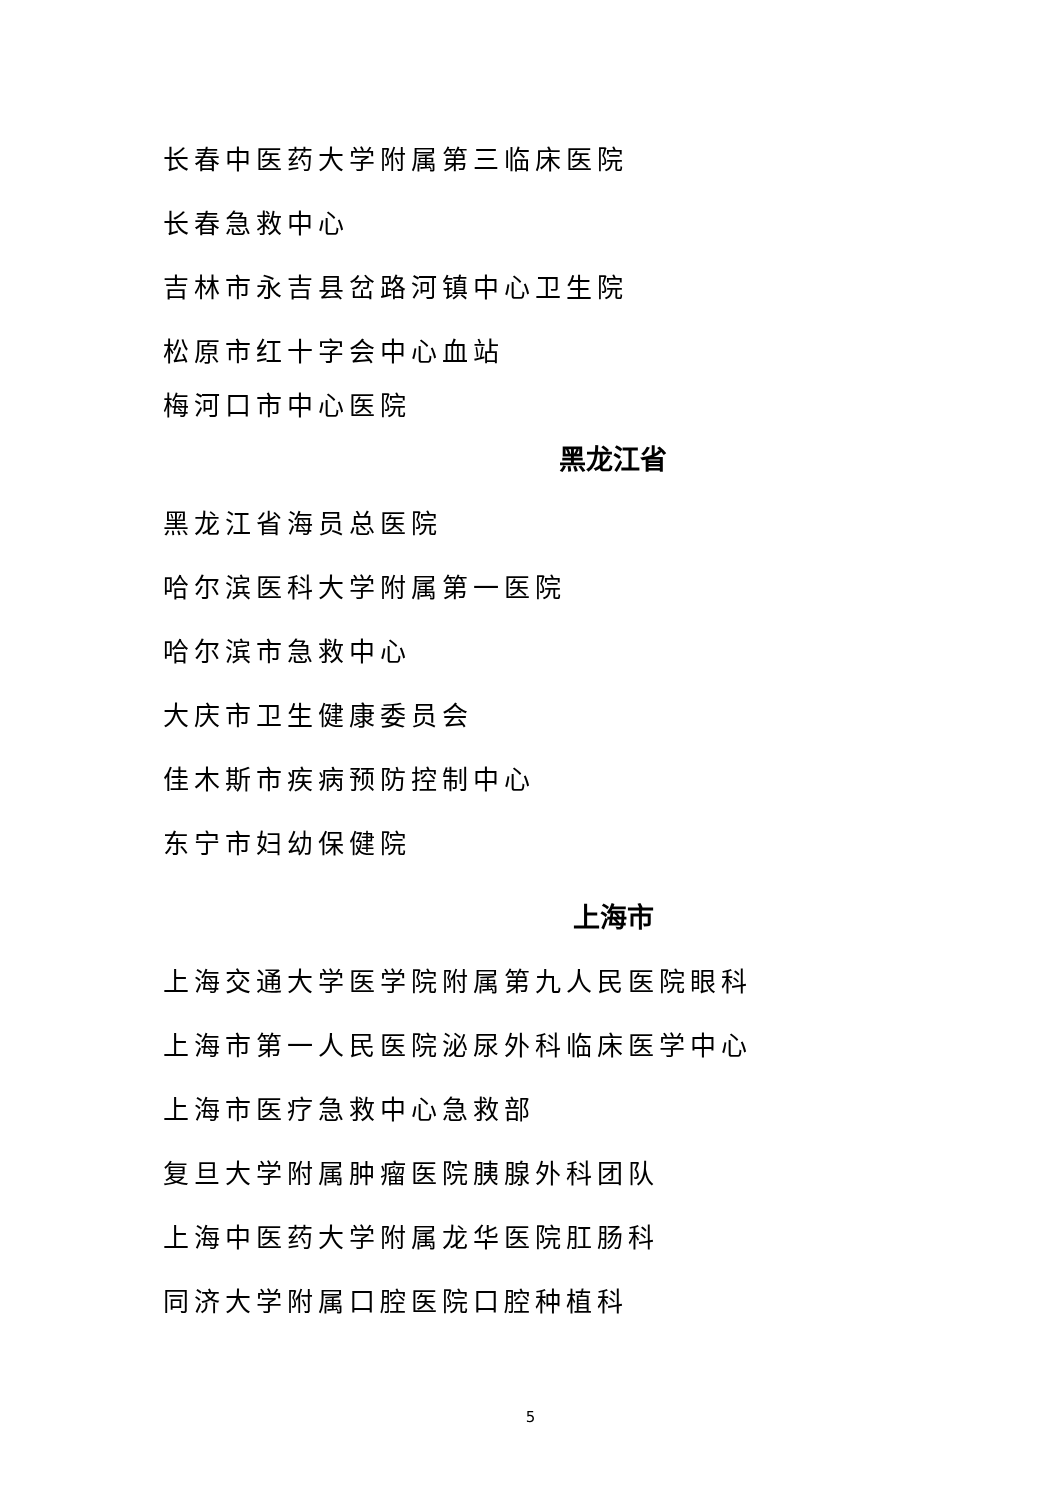长春中医药大学附属第三临床医院
长春急救中心
吉林市永吉县岔路河镇中心卫生院
松原市红十字会中心血站
梅河口市中心医院
黑龙江省
黑龙江省海员总医院
哈尔滨医科大学附属第一医院
哈尔滨市急救中心
大庆市卫生健康委员会
佳木斯市疾病预防控制中心
东宁市妇幼保健院
上海市
上海交通大学医学院附属第九人民医院眼科
上海市第一人民医院泌尿外科临床医学中心
上海市医疗急救中心急救部
复旦大学附属肿瘤医院胰腺外科团队
上海中医药大学附属龙华医院肛肠科
同济大学附属口腔医院口腔种植科
5